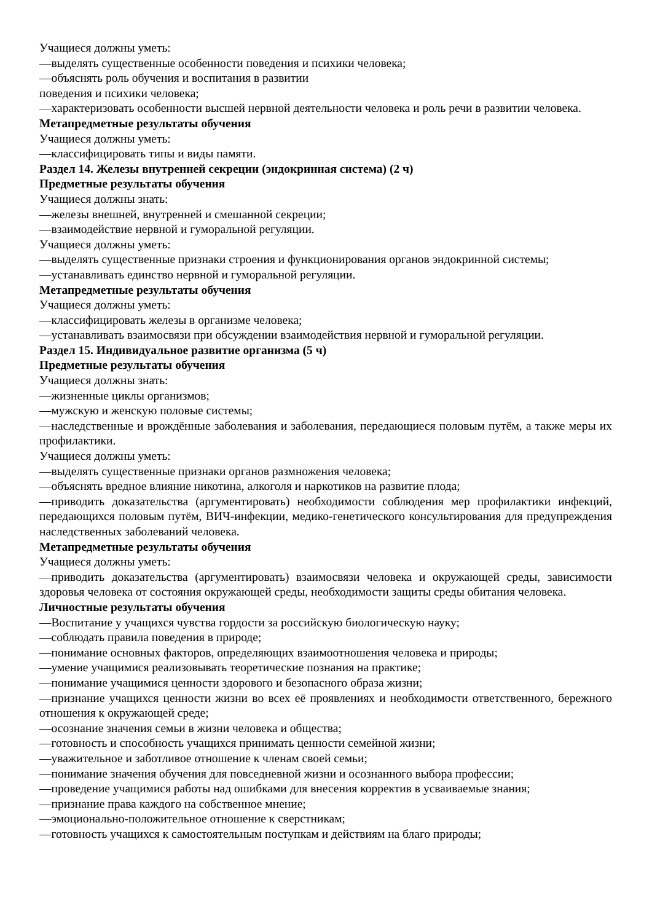Учащиеся должны уметь:
—выделять существенные особенности поведения и психики человека;
—объяснять роль обучения и воспитания в развитии
поведения и психики человека;
—характеризовать особенности высшей нервной деятельности человека и роль речи в развитии человека.
Метапредметные результаты обучения
Учащиеся должны уметь:
—классифицировать типы и виды памяти.
Раздел 14. Железы внутренней секреции (эндокринная система) (2 ч)
Предметные результаты обучения
Учащиеся должны знать:
—железы внешней, внутренней и смешанной секреции;
—взаимодействие нервной и гуморальной регуляции.
Учащиеся должны уметь:
—выделять существенные признаки строения и функционирования органов эндокринной системы;
—устанавливать единство нервной и гуморальной регуляции.
Метапредметные результаты обучения
Учащиеся должны уметь:
—классифицировать железы в организме человека;
—устанавливать взаимосвязи при обсуждении взаимодействия нервной и гуморальной регуляции.
Раздел 15. Индивидуальное развитие организма (5 ч)
Предметные результаты обучения
Учащиеся должны знать:
—жизненные циклы организмов;
—мужскую и женскую половые системы;
—наследственные и врождённые заболевания и заболевания, передающиеся половым путём, а также меры их профилактики.
Учащиеся должны уметь:
—выделять существенные признаки органов размножения человека;
—объяснять вредное влияние никотина, алкоголя и наркотиков на развитие плода;
—приводить доказательства (аргументировать) необходимости соблюдения мер профилактики инфекций, передающихся половым путём, ВИЧ-инфекции, медико-генетического консультирования для предупреждения наследственных заболеваний человека.
Метапредметные результаты обучения
Учащиеся должны уметь:
—приводить доказательства (аргументировать) взаимосвязи человека и окружающей среды, зависимости здоровья человека от состояния окружающей среды, необходимости защиты среды обитания человека.
Личностные результаты обучения
—Воспитание у учащихся чувства гордости за российскую биологическую науку;
—соблюдать правила поведения в природе;
—понимание основных факторов, определяющих взаимоотношения человека и природы;
—умение учащимися реализовывать теоретические познания на практике;
—понимание учащимися ценности здорового и безопасного образа жизни;
—признание учащихся ценности жизни во всех её проявлениях и необходимости ответственного, бережного отношения к окружающей среде;
—осознание значения семьи в жизни человека и общества;
—готовность и способность учащихся принимать ценности семейной жизни;
—уважительное и заботливое отношение к членам своей семьи;
—понимание значения обучения для повседневной жизни и осознанного выбора профессии;
—проведение учащимися работы над ошибками для внесения корректив в усваиваемые знания;
—признание права каждого на собственное мнение;
—эмоционально-положительное отношение к сверстникам;
—готовность учащихся к самостоятельным поступкам и действиям на благо природы;